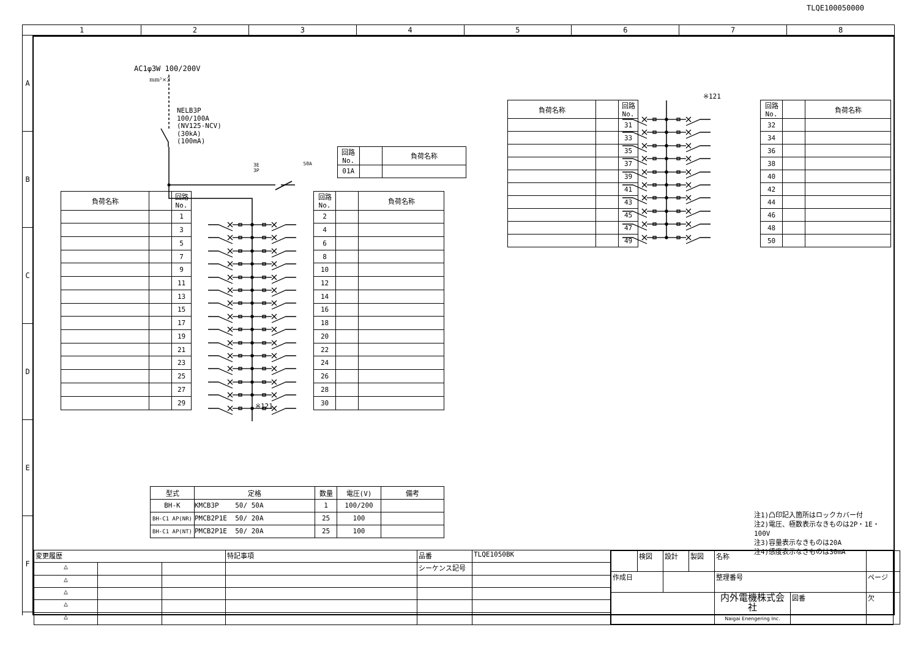TLQE100050000
| 1 | 2 | 3 | 4 | 5 | 6 | 7 | 8 |
A
B
C
D
E
F
AC1φ3W 100/200V
mm²×3
NELB3P
100/100A
(NV125-NCV)
(30kA)
(100mA)
3E
3P
50A
| 回路No. | | 負荷名称 |
| --- | --- | --- |
| 01A | | |
| 負荷名称 | | 回路No. |
| --- | --- | --- |
| | | 1 |
| | | 3 |
| | | 5 |
| | | 7 |
| | | 9 |
| | | 11 |
| | | 13 |
| | | 15 |
| | | 17 |
| | | 19 |
| | | 21 |
| | | 23 |
| | | 25 |
| | | 27 |
| | | 29 |
※121
| 回路No. | | 負荷名称 |
| --- | --- | --- |
| 2 | | |
| 4 | | |
| 6 | | |
| 8 | | |
| 10 | | |
| 12 | | |
| 14 | | |
| 16 | | |
| 18 | | |
| 20 | | |
| 22 | | |
| 24 | | |
| 26 | | |
| 28 | | |
| 30 | | |
| 型式 | 定格 | 数量 | 電圧(V) | 備考 |
| --- | --- | --- | --- | --- |
| BH-K | KMCB3P 50/ 50A | 1 | 100/200 | |
| BH-C1 AP(NR) | PMCB2P1E 50/ 20A | 25 | 100 | |
| BH-C1 AP(NT) | PMCB2P1E 50/ 20A | 25 | 100 | |
| 負荷名称 | | 回路No. |
| --- | --- | --- |
| | | 31 |
| | | 33 |
| | | 35 |
| | | 37 |
| | | 39 |
| | | 41 |
| | | 43 |
| | | 45 |
| | | 47 |
| | | 49 |
※121
| 回路No. | | 負荷名称 |
| --- | --- | --- |
| 32 | | |
| 34 | | |
| 36 | | |
| 38 | | |
| 40 | | |
| 42 | | |
| 44 | | |
| 46 | | |
| 48 | | |
| 50 | | |
注1)凸印記入箇所はロックカバー付
注2)電圧、極数表示なきものは2P・1E・100V
注3)容量表示なきものは20A
注4)感度表示なきものは30mA
| 変更履歴 | | | 特記事項 | 品番 | TLQE1050BK | / / 検図 / 設計 / 製図 / 名称 / / / / 作成日 / / / / 整理番号 / / ページ / / / / / / 内外電機株式会社 Naigai Enengering Inc. / 図番 / 欠 / |
| △ | | | | シーケンス記号 | | |
| △ | | | | | | |
| △ | | | | | | |
| △ | | | | | | |
| △ | | | | | | |